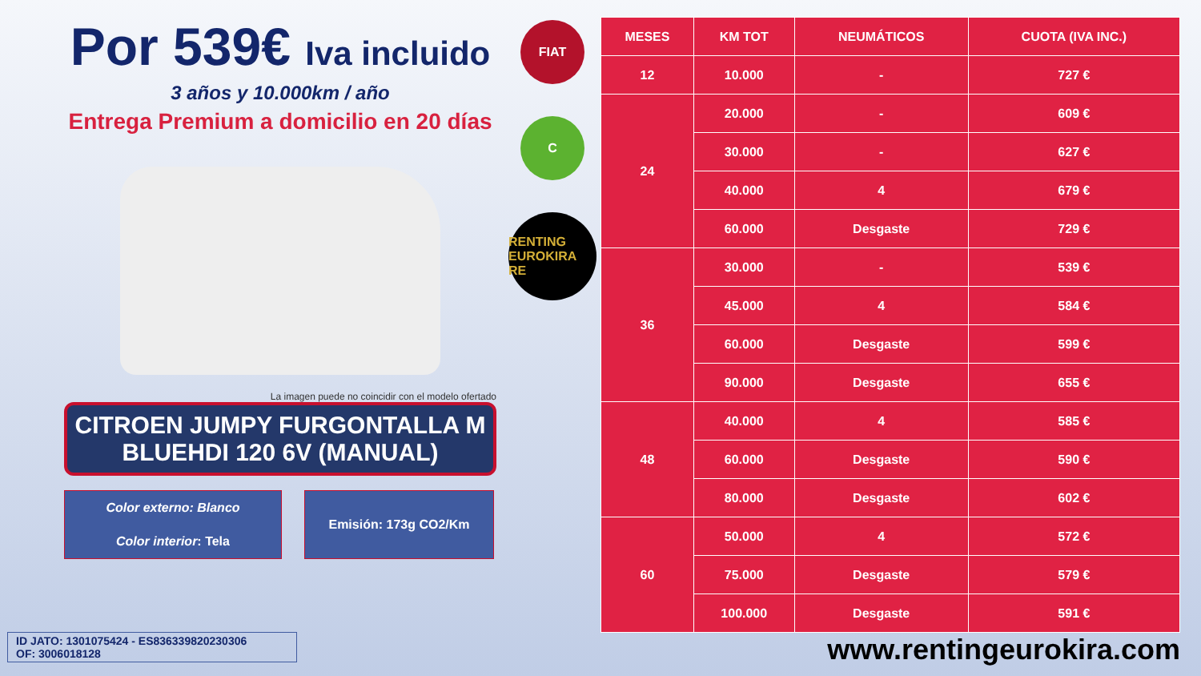Por 539€ Iva incluido
3 años y 10.000km / año
Entrega Premium a domicilio en 20 días
La imagen puede no coincidir con el modelo ofertado
CITROEN JUMPY FURGONTALLA M BLUEHDI 120 6V (MANUAL)
Color externo: Blanco
Color interior: Tela
Emisión: 173g CO2/Km
FIAT
C
RENTING EUROKIRA RE
| MESES | KM TOT | NEUMÁTICOS | CUOTA (IVA INC.) |
| --- | --- | --- | --- |
| 12 | 10.000 | - | 727 € |
| 24 | 20.000 | - | 609 € |
| | 30.000 | - | 627 € |
| | 40.000 | 4 | 679 € |
| | 60.000 | Desgaste | 729 € |
| 36 | 30.000 | - | 539 € |
| | 45.000 | 4 | 584 € |
| | 60.000 | Desgaste | 599 € |
| | 90.000 | Desgaste | 655 € |
| 48 | 40.000 | 4 | 585 € |
| | 60.000 | Desgaste | 590 € |
| | 80.000 | Desgaste | 602 € |
| 60 | 50.000 | 4 | 572 € |
| | 75.000 | Desgaste | 579 € |
| | 100.000 | Desgaste | 591 € |
ID JATO: 1301075424 - ES836339820230306
OF: 3006018128
www.rentingeurokira.com